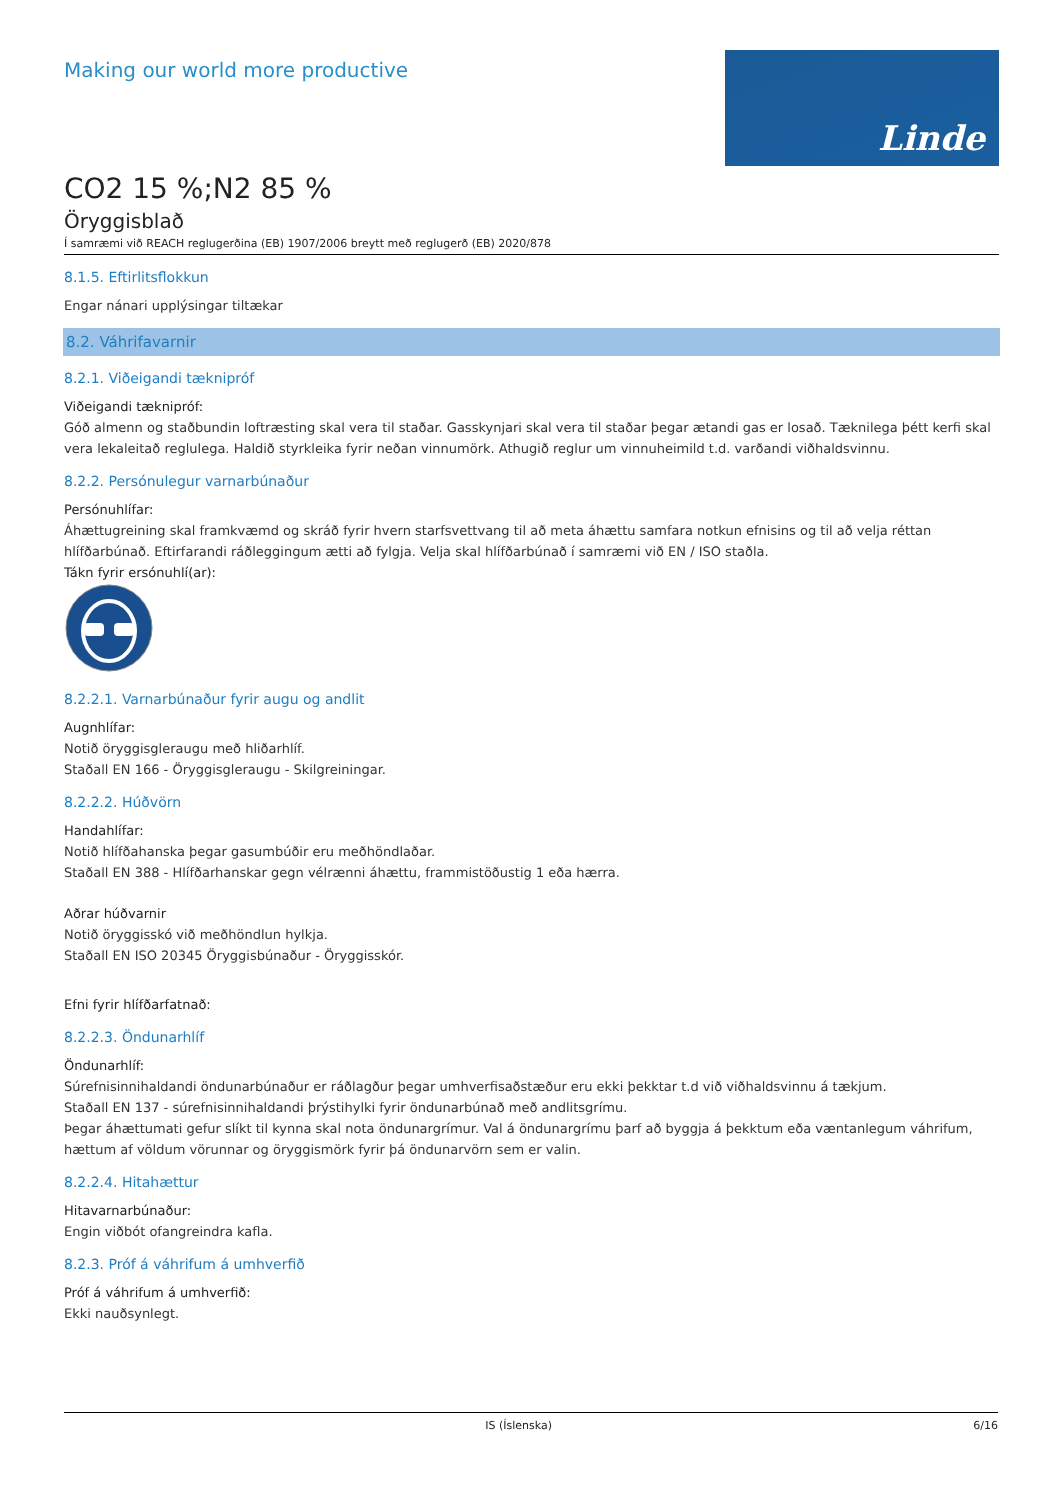Making our world more productive
Linde
CO2 15 %;N2 85 %
Öryggisblað
Í samræmi við REACH reglugerðina (EB) 1907/2006 breytt með reglugerð (EB) 2020/878
8.1.5. Eftirlitsflokkun
Engar nánari upplýsingar tiltækar
8.2. Váhrifavarnir
8.2.1. Viðeigandi tæknipróf
Viðeigandi tæknipróf:
Góð almenn og staðbundin loftræsting skal vera til staðar. Gasskynjari skal vera til staðar þegar ætandi gas er losað. Tæknilega þétt kerfi skal vera lekaleitað reglulega. Haldið styrkleika fyrir neðan vinnumörk. Athugið reglur um vinnuheimild t.d. varðandi viðhaldsvinnu.
8.2.2. Persónulegur varnarbúnaður
Persónuhlífar:
Áhættugreining skal framkvæmd og skráð fyrir hvern starfsvettvang til að meta áhættu samfara notkun efnisins og til að velja réttan hlífðarbúnað. Eftirfarandi ráðleggingum ætti að fylgja. Velja skal hlífðarbúnað í samræmi við EN / ISO staðla.
Tákn fyrir ersónuhlí(ar):
8.2.2.1. Varnarbúnaður fyrir augu og andlit
Augnhlífar:
Notið öryggisgleraugu með hliðarhlíf.
Staðall EN 166 - Öryggisgleraugu - Skilgreiningar.
8.2.2.2. Húðvörn
Handahlífar:
Notið hlífðahanska þegar gasumbúðir eru meðhöndlaðar.
Staðall EN 388 - Hlífðarhanskar gegn vélrænni áhættu, frammistöðustig 1 eða hærra.
Aðrar húðvarnir
Notið öryggisskó við meðhöndlun hylkja.
Staðall EN ISO 20345 Öryggisbúnaður - Öryggisskór.
Efni fyrir hlífðarfatnað:
8.2.2.3. Öndunarhlíf
Öndunarhlíf:
Súrefnisinnihaldandi öndunarbúnaður er ráðlagður þegar umhverfisaðstæður eru ekki þekktar t.d við viðhaldsvinnu á tækjum.
Staðall EN 137 - súrefnisinnihaldandi þrýstihylki fyrir öndunarbúnað með andlitsgrímu.
Þegar áhættumati gefur slíkt til kynna skal nota öndunargrímur. Val á öndunargrímu þarf að byggja á þekktum eða væntanlegum váhrifum, hættum af völdum vörunnar og öryggismörk fyrir þá öndunarvörn sem er valin.
8.2.2.4. Hitahættur
Hitavarnarbúnaður:
Engin viðbót ofangreindra kafla.
8.2.3. Próf á váhrifum á umhverfið
Próf á váhrifum á umhverfið:
Ekki nauðsynlegt.
IS (Íslenska) 6/16